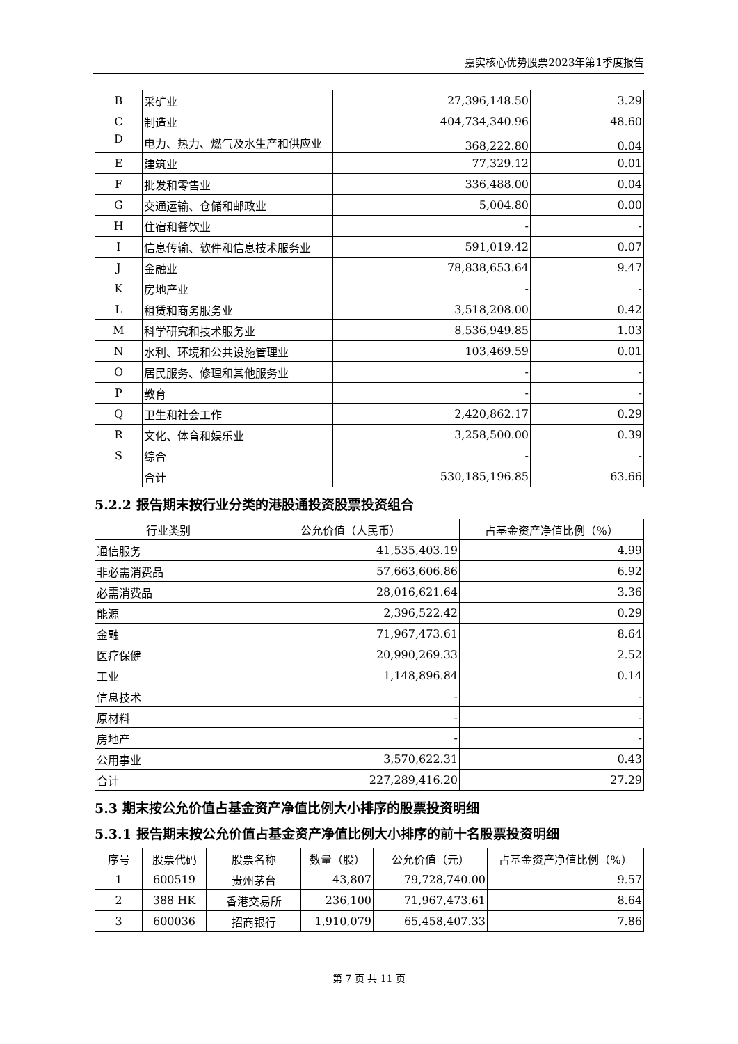嘉实核心优势股票2023年第1季度报告
| B | 采矿业 | 27,396,148.50 | 3.29 |
| C | 制造业 | 404,734,340.96 | 48.60 |
| D | 电力、热力、燃气及水生产和供应业 | 368,222.80 | 0.04 |
| E | 建筑业 | 77,329.12 | 0.01 |
| F | 批发和零售业 | 336,488.00 | 0.04 |
| G | 交通运输、仓储和邮政业 | 5,004.80 | 0.00 |
| H | 住宿和餐饮业 | - | - |
| I | 信息传输、软件和信息技术服务业 | 591,019.42 | 0.07 |
| J | 金融业 | 78,838,653.64 | 9.47 |
| K | 房地产业 | - | - |
| L | 租赁和商务服务业 | 3,518,208.00 | 0.42 |
| M | 科学研究和技术服务业 | 8,536,949.85 | 1.03 |
| N | 水利、环境和公共设施管理业 | 103,469.59 | 0.01 |
| O | 居民服务、修理和其他服务业 | - | - |
| P | 教育 | - | - |
| Q | 卫生和社会工作 | 2,420,862.17 | 0.29 |
| R | 文化、体育和娱乐业 | 3,258,500.00 | 0.39 |
| S | 综合 | - | - |
| | 合计 | 530,185,196.85 | 63.66 |
5.2.2 报告期末按行业分类的港股通投资股票投资组合
| 行业类别 | 公允价值（人民币） | 占基金资产净值比例（%） |
| --- | --- | --- |
| 通信服务 | 41,535,403.19 | 4.99 |
| 非必需消费品 | 57,663,606.86 | 6.92 |
| 必需消费品 | 28,016,621.64 | 3.36 |
| 能源 | 2,396,522.42 | 0.29 |
| 金融 | 71,967,473.61 | 8.64 |
| 医疗保健 | 20,990,269.33 | 2.52 |
| 工业 | 1,148,896.84 | 0.14 |
| 信息技术 | - | - |
| 原材料 | - | - |
| 房地产 | - | - |
| 公用事业 | 3,570,622.31 | 0.43 |
| 合计 | 227,289,416.20 | 27.29 |
5.3 期末按公允价值占基金资产净值比例大小排序的股票投资明细
5.3.1 报告期末按公允价值占基金资产净值比例大小排序的前十名股票投资明细
| 序号 | 股票代码 | 股票名称 | 数量（股） | 公允价值（元） | 占基金资产净值比例（%） |
| --- | --- | --- | --- | --- | --- |
| 1 | 600519 | 贵州茅台 | 43,807 | 79,728,740.00 | 9.57 |
| 2 | 388 HK | 香港交易所 | 236,100 | 71,967,473.61 | 8.64 |
| 3 | 600036 | 招商银行 | 1,910,079 | 65,458,407.33 | 7.86 |
第 7 页 共 11 页